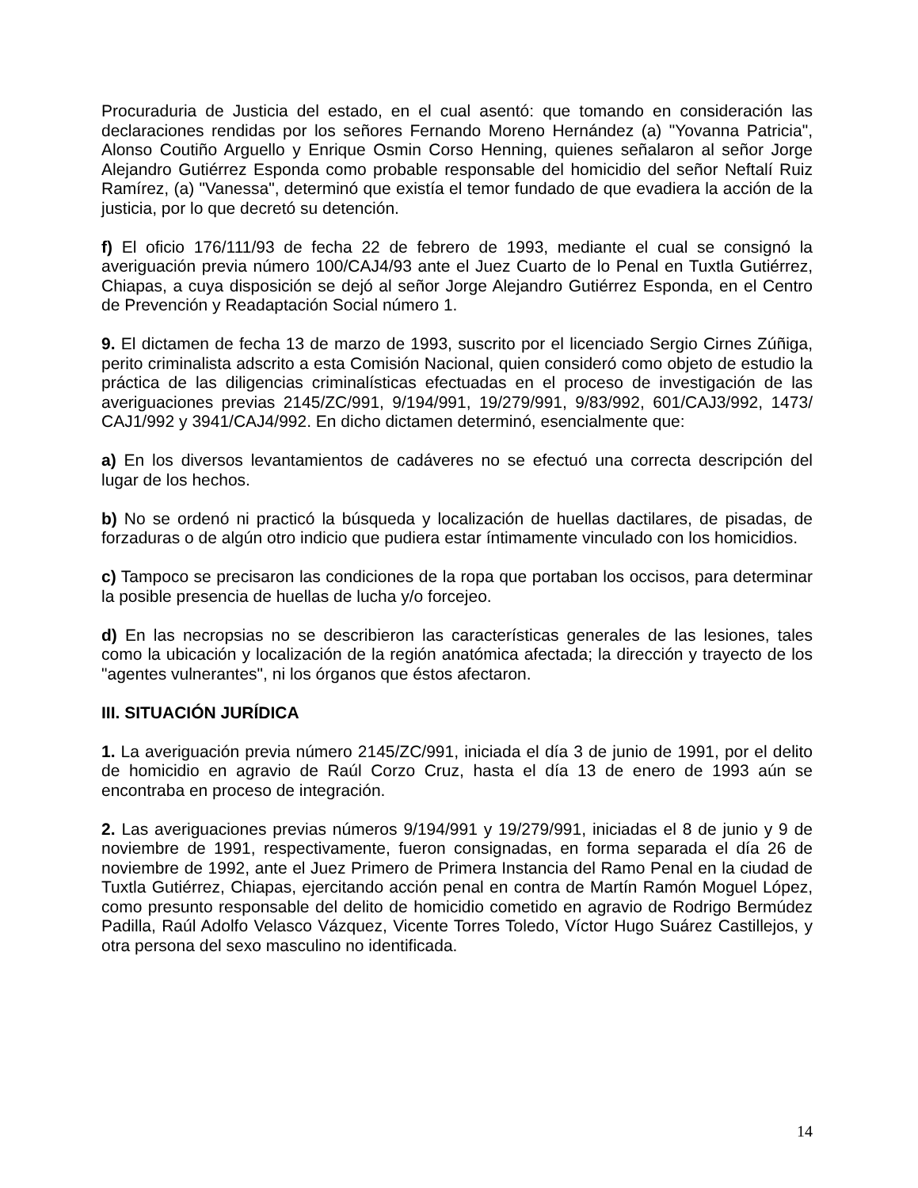Procuraduria de Justicia del estado, en el cual asentó: que tomando en consideración las declaraciones rendidas por los señores Fernando Moreno Hernández (a) "Yovanna Patricia", Alonso Coutiño Arguello y Enrique Osmin Corso Henning, quienes señalaron al señor Jorge Alejandro Gutiérrez Esponda como probable responsable del homicidio del señor Neftalí Ruiz Ramírez, (a) "Vanessa", determinó que existía el temor fundado de que evadiera la acción de la justicia, por lo que decretó su detención.
f) El oficio 176/111/93 de fecha 22 de febrero de 1993, mediante el cual se consignó la averiguación previa número 100/CAJ4/93 ante el Juez Cuarto de lo Penal en Tuxtla Gutiérrez, Chiapas, a cuya disposición se dejó al señor Jorge Alejandro Gutiérrez Esponda, en el Centro de Prevención y Readaptación Social número 1.
9. El dictamen de fecha 13 de marzo de 1993, suscrito por el licenciado Sergio Cirnes Zúñiga, perito criminalista adscrito a esta Comisión Nacional, quien consideró como objeto de estudio la práctica de las diligencias criminalísticas efectuadas en el proceso de investigación de las averiguaciones previas 2145/ZC/991, 9/194/991, 19/279/991, 9/83/992, 601/CAJ3/992, 1473/ CAJ1/992 y 3941/CAJ4/992. En dicho dictamen determinó, esencialmente que:
a) En los diversos levantamientos de cadáveres no se efectuó una correcta descripción del lugar de los hechos.
b) No se ordenó ni practicó la búsqueda y localización de huellas dactilares, de pisadas, de forzaduras o de algún otro indicio que pudiera estar íntimamente vinculado con los homicidios.
c) Tampoco se precisaron las condiciones de la ropa que portaban los occisos, para determinar la posible presencia de huellas de lucha y/o forcejeo.
d) En las necropsias no se describieron las características generales de las lesiones, tales como la ubicación y localización de la región anatómica afectada; la dirección y trayecto de los "agentes vulnerantes", ni los órganos que éstos afectaron.
III. SITUACIÓN JURÍDICA
1. La averiguación previa número 2145/ZC/991, iniciada el día 3 de junio de 1991, por el delito de homicidio en agravio de Raúl Corzo Cruz, hasta el día 13 de enero de 1993 aún se encontraba en proceso de integración.
2. Las averiguaciones previas números 9/194/991 y 19/279/991, iniciadas el 8 de junio y 9 de noviembre de 1991, respectivamente, fueron consignadas, en forma separada el día 26 de noviembre de 1992, ante el Juez Primero de Primera Instancia del Ramo Penal en la ciudad de Tuxtla Gutiérrez, Chiapas, ejercitando acción penal en contra de Martín Ramón Moguel López, como presunto responsable del delito de homicidio cometido en agravio de Rodrigo Bermúdez Padilla, Raúl Adolfo Velasco Vázquez, Vicente Torres Toledo, Víctor Hugo Suárez Castillejos, y otra persona del sexo masculino no identificada.
14